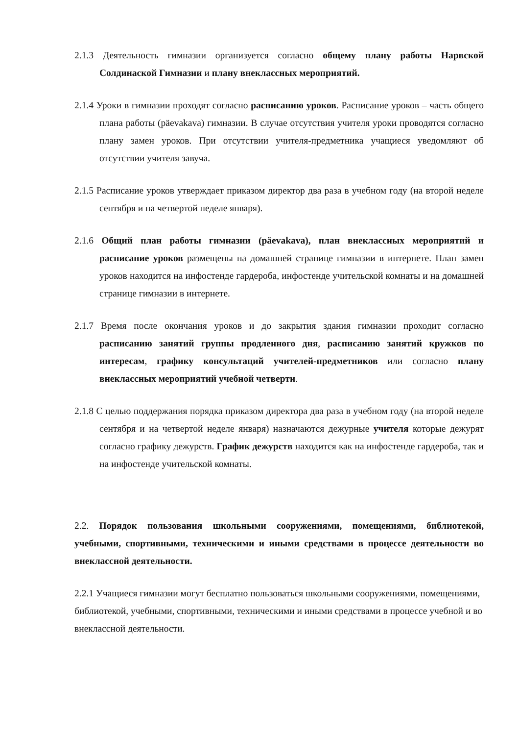2.1.3 Деятельность гимназии организуется согласно общему плану работы Нарвской Солдинаской Гимназии и плану внеклассных мероприятий.
2.1.4 Уроки в гимназии проходят согласно расписанию уроков. Расписание уроков – часть общего плана работы (päevakava) гимназии. В случае отсутствия учителя уроки проводятся согласно плану замен уроков. При отсутствии учителя-предметника учащиеся уведомляют об отсутствии учителя завуча.
2.1.5 Расписание уроков утверждает приказом директор два раза в учебном году (на второй неделе сентября и на четвертой неделе января).
2.1.6 Общий план работы гимназии (päevakava), план внеклассных мероприятий и расписание уроков размещены на домашней странице гимназии в интернете. План замен уроков находится на инфостенде гардероба, инфостенде учительской комнаты и на домашней странице гимназии в интернете.
2.1.7 Время после окончания уроков и до закрытия здания гимназии проходит согласно расписанию занятий группы продленного дня, расписанию занятий кружков по интересам, графику консультаций учителей-предметников или согласно плану внеклассных мероприятий учебной четверти.
2.1.8 С целью поддержания порядка приказом директора два раза в учебном году (на второй неделе сентября и на четвертой неделе января) назначаются дежурные учителя которые дежурят согласно графику дежурств. График дежурств находится как на инфостенде гардероба, так и на инфостенде учительской комнаты.
2.2. Порядок пользования школьными сооружениями, помещениями, библиотекой, учебными, спортивными, техническими и иными средствами в процессе деятельности во внеклассной деятельности.
2.2.1 Учащиеся гимназии могут бесплатно пользоваться школьными сооружениями, помещениями, библиотекой, учебными, спортивными, техническими и иными средствами в процессе учебной и во внеклассной деятельности.